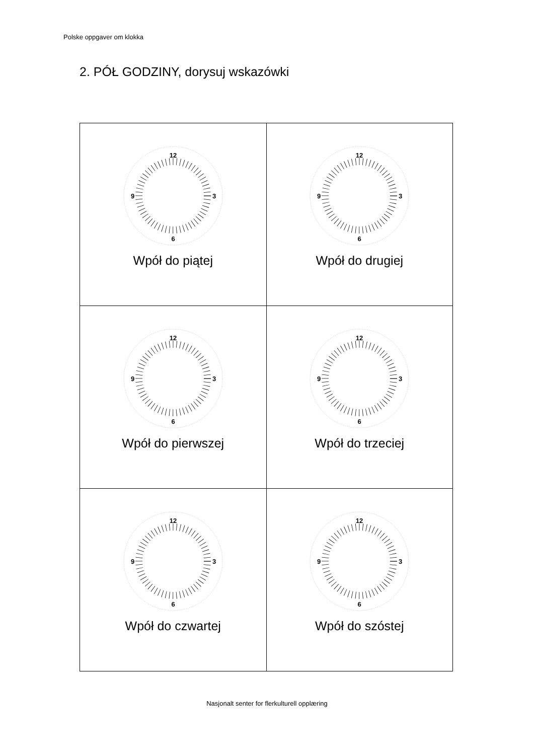Polske oppgaver om klokka
2. PÓŁ GODZINY, dorysuj wskazówki
| 12 9 3 6 Wpół do piątej | 12 9 3 6 Wpół do drugiej |
| 12 9 3 6 Wpół do pierwszej | 12 9 3 6 Wpół do trzeciej |
| 12 9 3 6 Wpół do czwartej | 12 9 3 6 Wpół do szóstej |
Nasjonalt senter for flerkulturell opplæring